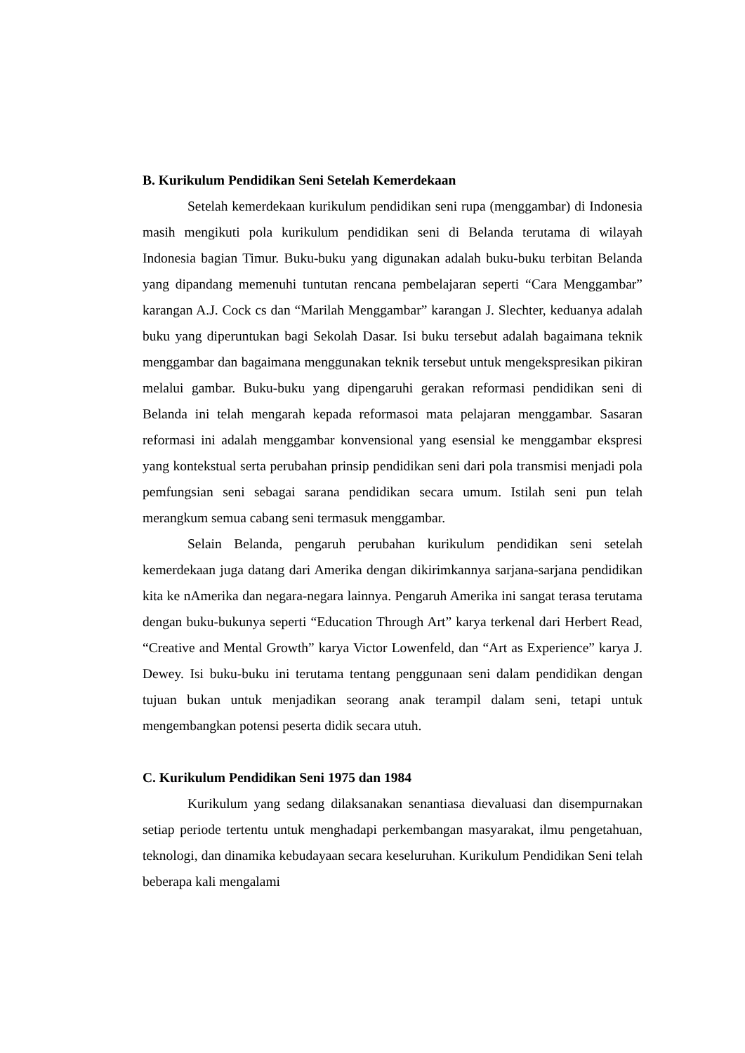B. Kurikulum Pendidikan Seni Setelah Kemerdekaan
Setelah kemerdekaan kurikulum pendidikan seni rupa (menggambar) di Indonesia masih mengikuti pola kurikulum pendidikan seni di Belanda terutama di wilayah Indonesia bagian Timur. Buku-buku yang digunakan adalah buku-buku terbitan Belanda yang dipandang memenuhi tuntutan rencana pembelajaran seperti “Cara Menggambar” karangan A.J. Cock cs dan “Marilah Menggambar” karangan J. Slechter, keduanya adalah buku yang diperuntukan bagi Sekolah Dasar. Isi buku tersebut adalah bagaimana teknik menggambar dan bagaimana menggunakan teknik tersebut untuk mengekspresikan pikiran melalui gambar. Buku-buku yang dipengaruhi gerakan reformasi pendidikan seni di Belanda ini telah mengarah kepada reformasoi mata pelajaran menggambar. Sasaran reformasi ini adalah menggambar konvensional yang esensial ke menggambar ekspresi yang kontekstual serta perubahan prinsip pendidikan seni dari pola transmisi menjadi pola pemfungsian seni sebagai sarana pendidikan secara umum. Istilah seni pun telah merangkum semua cabang seni termasuk menggambar.
Selain Belanda, pengaruh perubahan kurikulum pendidikan seni setelah kemerdekaan juga datang dari Amerika dengan dikirimkannya sarjana-sarjana pendidikan kita ke nAmerika dan negara-negara lainnya. Pengaruh Amerika ini sangat terasa terutama dengan buku-bukunya seperti “Education Through Art” karya terkenal dari Herbert Read, “Creative and Mental Growth” karya Victor Lowenfeld, dan “Art as Experience” karya J. Dewey. Isi buku-buku ini terutama tentang penggunaan seni dalam pendidikan dengan tujuan bukan untuk menjadikan seorang anak terampil dalam seni, tetapi untuk mengembangkan potensi peserta didik secara utuh.
C. Kurikulum Pendidikan Seni 1975 dan 1984
Kurikulum yang sedang dilaksanakan senantiasa dievaluasi dan disempurnakan setiap periode tertentu untuk menghadapi perkembangan masyarakat, ilmu pengetahuan, teknologi, dan dinamika kebudayaan secara keseluruhan. Kurikulum Pendidikan Seni telah beberapa kali mengalami